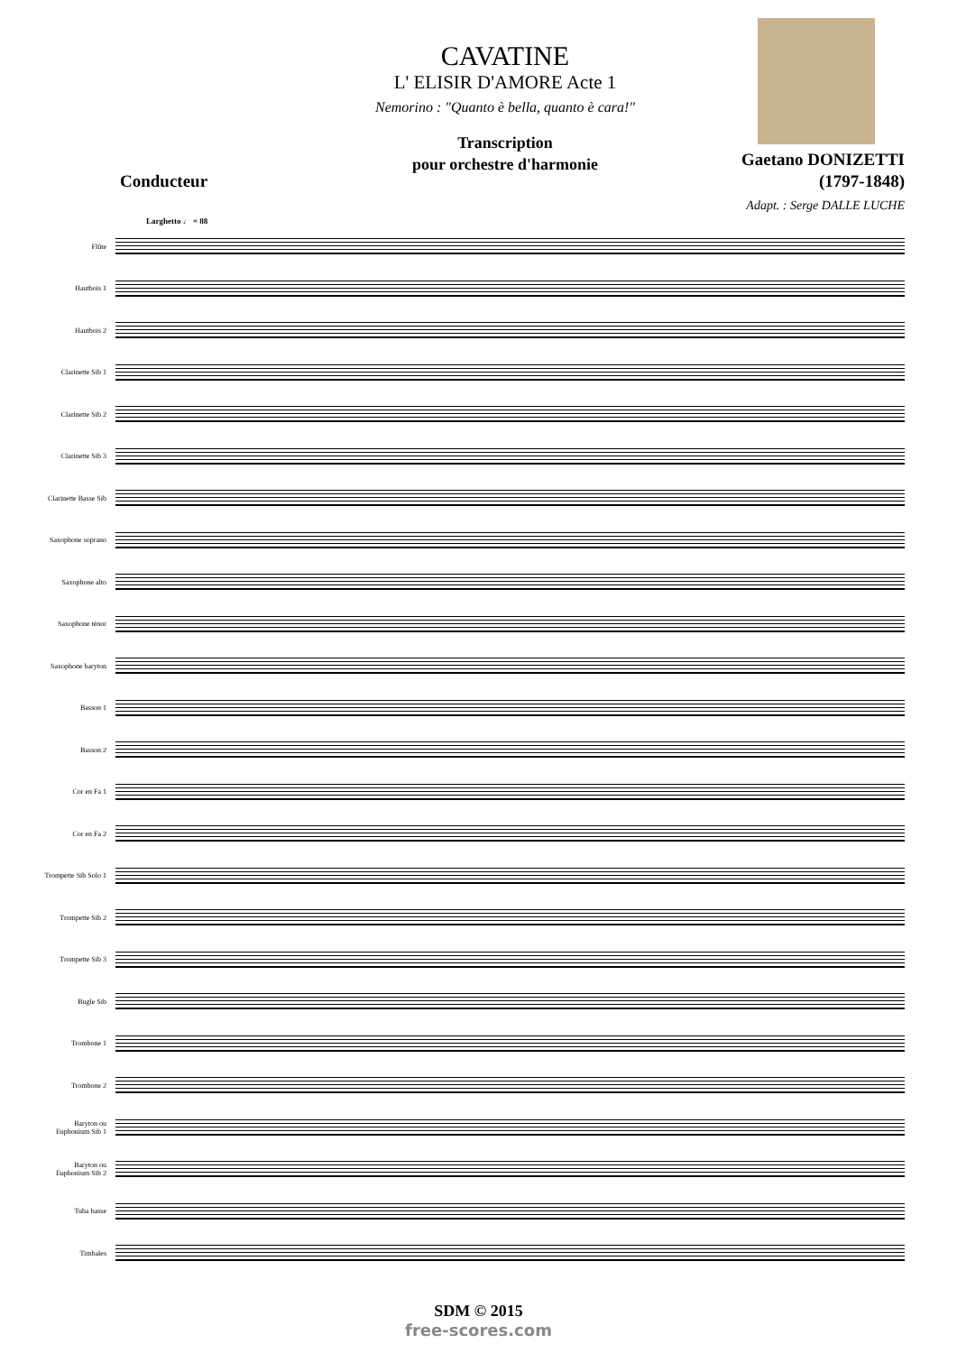CAVATINE
L' ELISIR D'AMORE Acte 1
Nemorino : "Quanto è bella, quanto è cara!"
Transcription
pour orchestre d'harmonie
Conducteur
Gaetano DONIZETTI
(1797-1848)
Adapt. : Serge DALLE LUCHE
Larghetto ♩ = 88
Flûte
Hautbois 1
Hautbois 2
Clarinette Sib 1
Clarinette Sib 2
Clarinette Sib 3
Clarinette Basse Sib
Saxophone soprano
Saxophone alto
Saxophone ténor
Saxophone baryton
Basson 1
Basson 2
Cor en Fa 1
Cor en Fa 2
Trompette Sib Solo 1
Trompette Sib 2
Trompette Sib 3
Bugle Sib
Trombone 1
Trombone 2
Baryton ou
Euphonium Sib 1
Baryton ou
Euphonium Sib 2
Tuba basse
Timbales
SDM © 2015
free-scores.com